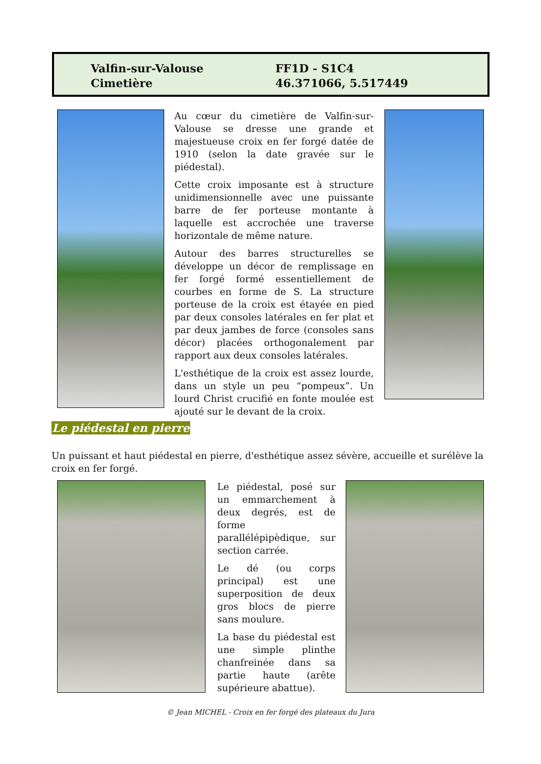Valfin-sur-Valouse
Cimetière
FF1D - S1C4
46.371066, 5.517449
Au cœur du cimetière de Valfin-sur-Valouse se dresse une grande et majestueuse croix en fer forgé datée de 1910 (selon la date gravée sur le piédestal).
Cette croix imposante est à structure unidimensionnelle avec une puissante barre de fer porteuse montante à laquelle est accrochée une traverse horizontale de même nature.
Autour des barres structurelles se développe un décor de remplissage en fer forgé formé essentiellement de courbes en forme de S. La structure porteuse de la croix est étayée en pied par deux consoles latérales en fer plat et par deux jambes de force (consoles sans décor) placées orthogonalement par rapport aux deux consoles latérales.
L'esthétique de la croix est assez lourde, dans un style un peu “pompeux”. Un lourd Christ crucifié en fonte moulée est ajouté sur le devant de la croix.
Le piédestal en pierre
Un puissant et haut piédestal en pierre, d'esthétique assez sévère, accueille et surélève la croix en fer forgé.
Le piédestal, posé sur un emmarchement à deux degrés, est de forme parallélépipèdique, sur section carrée.
Le dé (ou corps principal) est une superposition de deux gros blocs de pierre sans moulure.
La base du piédestal est une simple plinthe chanfreinée dans sa partie haute (arête supérieure abattue).
© Jean MICHEL - Croix en fer forgé des plateaux du Jura